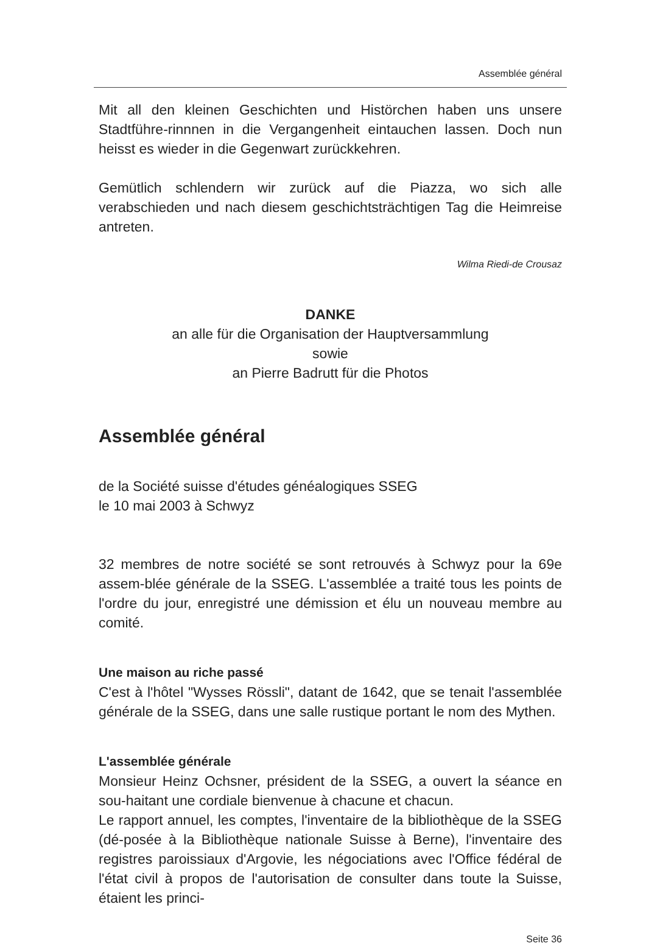Assemblée général
Mit all den kleinen Geschichten und Histörchen haben uns unsere Stadtführe-rinnnen in die Vergangenheit eintauchen lassen. Doch nun heisst es wieder in die Gegenwart zurückkehren.
Gemütlich schlendern wir zurück auf die Piazza, wo sich alle verabschieden und nach diesem geschichtsträchtigen Tag die Heimreise antreten.
Wilma Riedi-de Crousaz
DANKE
an alle für die Organisation der Hauptversammlung
sowie
an Pierre Badrutt für die Photos
Assemblée général
de la Société suisse d'études généalogiques SSEG
le 10 mai 2003 à Schwyz
32 membres de notre société se sont retrouvés à Schwyz pour la 69e assem-blée générale de la SSEG. L'assemblée a traité tous les points de l'ordre du jour, enregistré une démission et élu un nouveau membre au comité.
Une maison au riche passé
C'est à l'hôtel "Wysses Rössli", datant de 1642, que se tenait l'assemblée générale de la SSEG, dans une salle rustique portant le nom des Mythen.
L'assemblée générale
Monsieur Heinz Ochsner, président de la SSEG, a ouvert la séance en sou-haitant une cordiale bienvenue à chacune et chacun.
Le rapport annuel, les comptes, l'inventaire de la bibliothèque de la SSEG (dé-posée à la Bibliothèque nationale Suisse à Berne), l'inventaire des registres paroissiaux d'Argovie, les négociations avec l'Office fédéral de l'état civil à propos de l'autorisation de consulter dans toute la Suisse, étaient les princi-
Seite 36